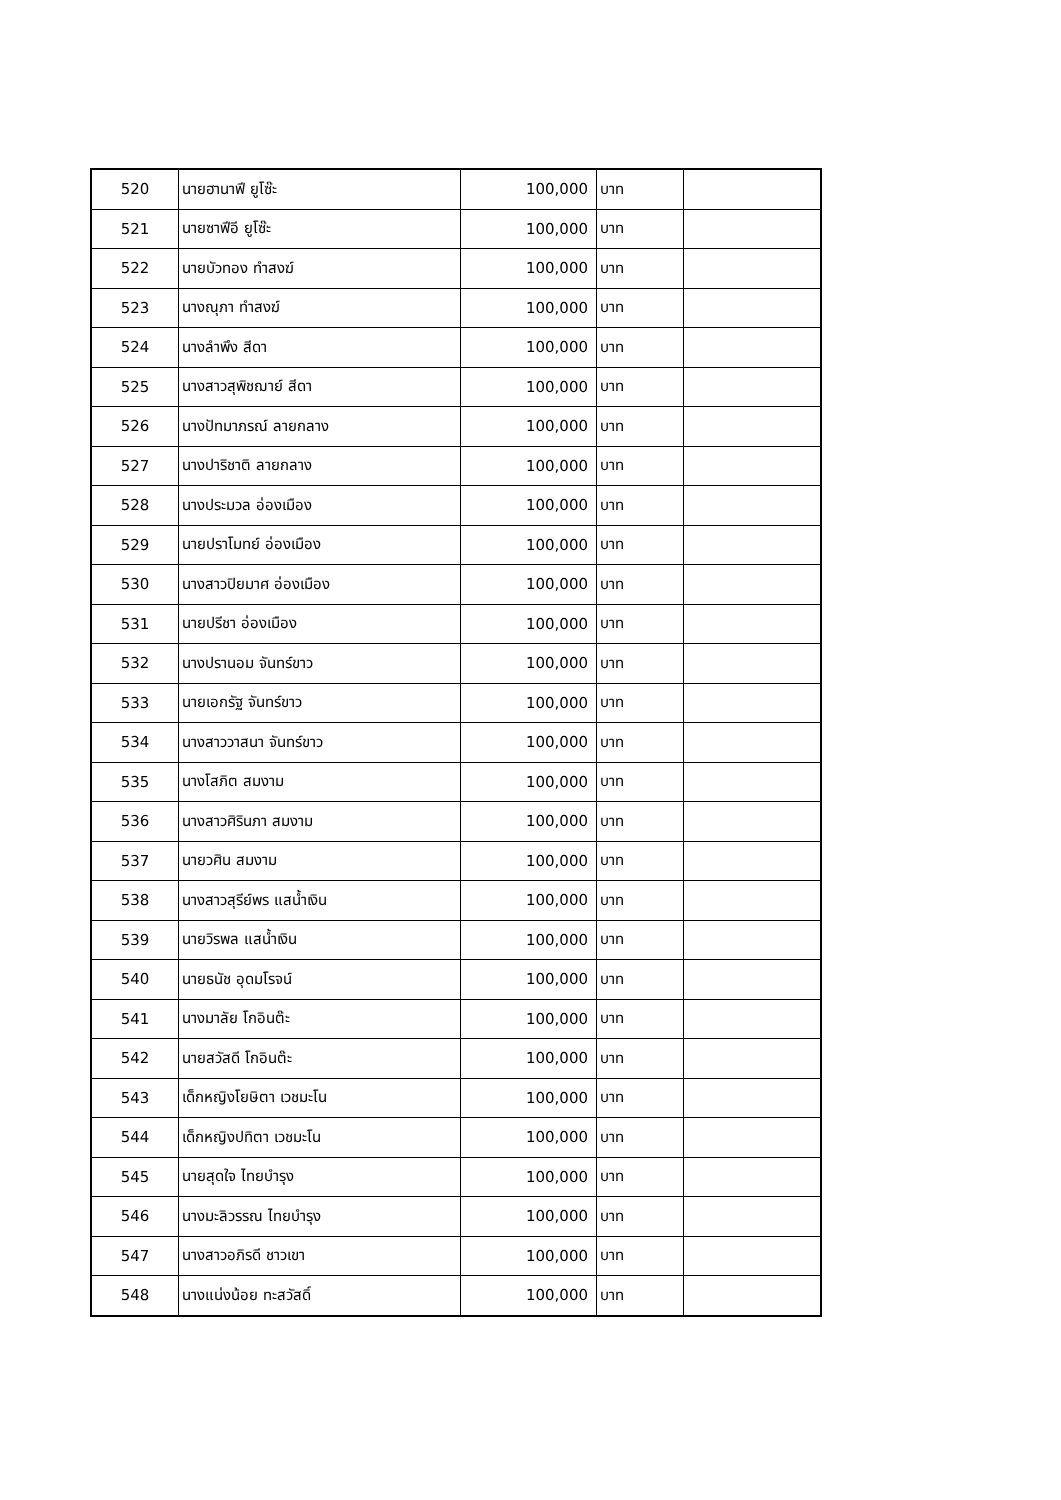| 520 | นายฮานาฟี ยูโซ๊ะ | 100,000 | บาท | |
| 521 | นายซาฟีอี ยูโซ๊ะ | 100,000 | บาท | |
| 522 | นายบัวทอง ทำสงฆ์ | 100,000 | บาท | |
| 523 | นางณุภา ทำสงฆ์ | 100,000 | บาท | |
| 524 | นางลำพึง สีดา | 100,000 | บาท | |
| 525 | นางสาวสุพิชฌาย์ สีดา | 100,000 | บาท | |
| 526 | นางปัทมาภรณ์ ลายกลาง | 100,000 | บาท | |
| 527 | นางปาริชาติ ลายกลาง | 100,000 | บาท | |
| 528 | นางประมวล อ่องเมือง | 100,000 | บาท | |
| 529 | นายปราโมทย์ อ่องเมือง | 100,000 | บาท | |
| 530 | นางสาวปิยมาศ อ่องเมือง | 100,000 | บาท | |
| 531 | นายปรีชา อ่องเมือง | 100,000 | บาท | |
| 532 | นางปรานอม จันทร์ขาว | 100,000 | บาท | |
| 533 | นายเอกรัฐ จันทร์ขาว | 100,000 | บาท | |
| 534 | นางสาววาสนา จันทร์ขาว | 100,000 | บาท | |
| 535 | นางโสภิต สมงาม | 100,000 | บาท | |
| 536 | นางสาวศิรินภา สมงาม | 100,000 | บาท | |
| 537 | นายวศิน สมงาม | 100,000 | บาท | |
| 538 | นางสาวสุรีย์พร แสน้ำเงิน | 100,000 | บาท | |
| 539 | นายวิรพล แสน้ำเงิน | 100,000 | บาท | |
| 540 | นายธนัช อุดมโรจน์ | 100,000 | บาท | |
| 541 | นางมาลัย โกอินต๊ะ | 100,000 | บาท | |
| 542 | นายสวัสดี โกอินต๊ะ | 100,000 | บาท | |
| 543 | เด็กหญิงโยษิตา เวชมะโน | 100,000 | บาท | |
| 544 | เด็กหญิงปทิตา เวชมะโน | 100,000 | บาท | |
| 545 | นายสุดใจ ไทยบำรุง | 100,000 | บาท | |
| 546 | นางมะลิวรรณ ไทยบำรุง | 100,000 | บาท | |
| 547 | นางสาวอภิรดี ชาวเขา | 100,000 | บาท | |
| 548 | นางแน่งน้อย ทะสวัสดิ์ | 100,000 | บาท | |